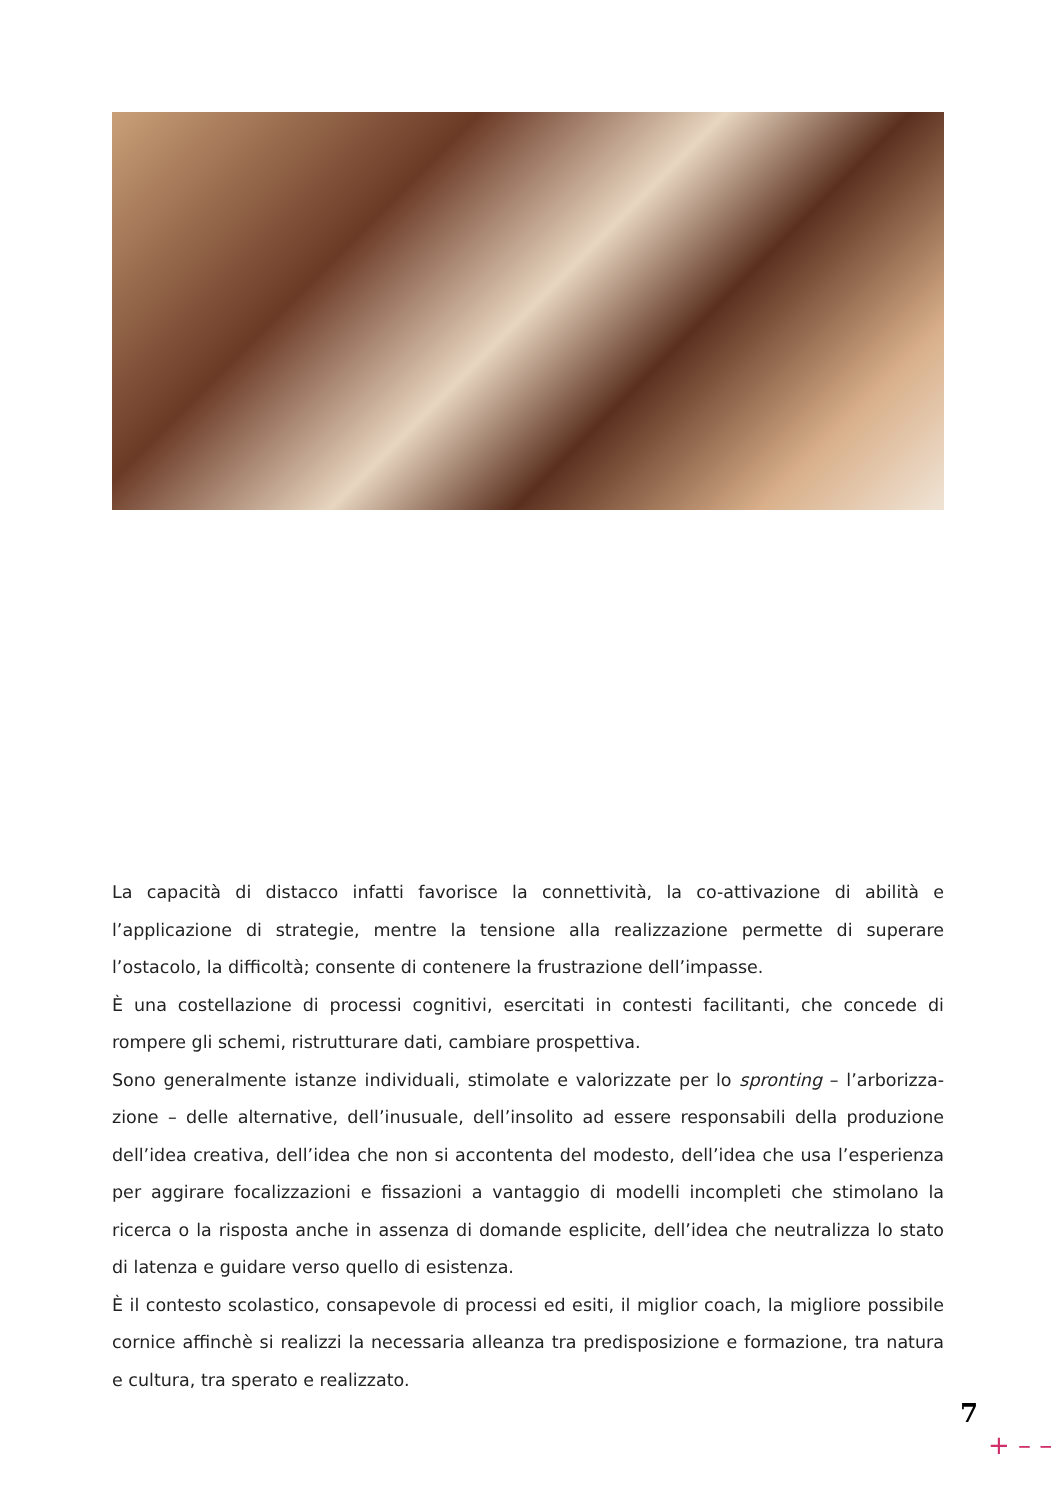La capacità di distacco infatti favorisce la connettività, la co-attivazione di abilità e l’applicazione di strategie, mentre la tensione alla realizzazione permette di superare l’ostacolo, la difficoltà; consente di contenere la frustrazione dell’impasse.
È una costellazione di processi cognitivi, esercitati in contesti facilitanti, che concede di rompere gli schemi, ristrutturare dati, cambiare prospettiva.
Sono generalmente istanze individuali, stimolate e valorizzate per lo spronting – l’arborizza-zione – delle alternative, dell’inusuale, dell’insolito ad essere responsabili della produzione dell’idea creativa, dell’idea che non si accontenta del modesto, dell’idea che usa l’esperienza per aggirare focalizzazioni e fissazioni a vantaggio di modelli incompleti che stimolano la ricerca o la risposta anche in assenza di domande esplicite, dell’idea che neutralizza lo stato di latenza e guidare verso quello di esistenza.
È il contesto scolastico, consapevole di processi ed esiti, il miglior coach, la migliore possibile cornice affinchè si realizzi la necessaria alleanza tra predisposizione e formazione, tra natura e cultura, tra sperato e realizzato.
7
+ – –